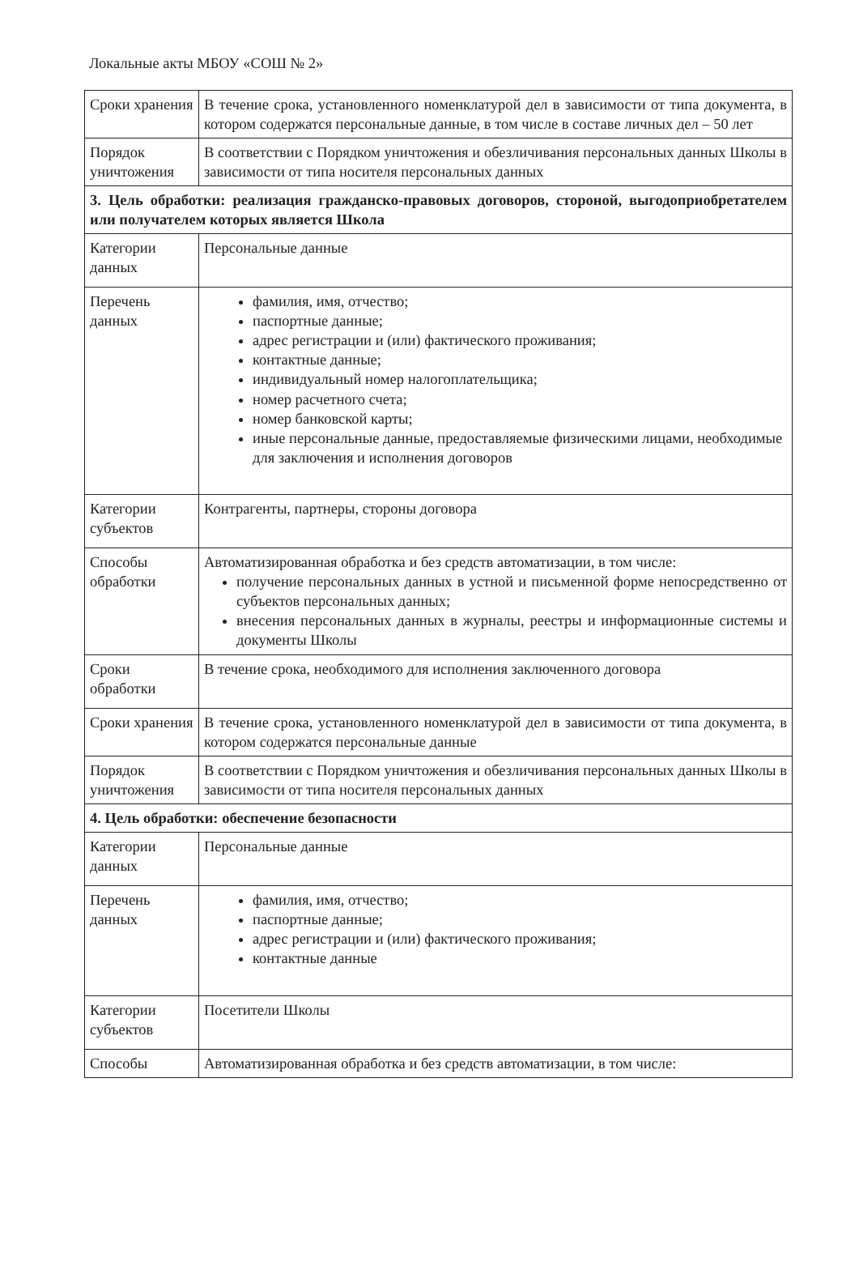Локальные акты МБОУ «СОШ № 2»
| Сроки хранения | В течение срока, установленного номенклатурой дел в зависимости от типа документа, в котором содержатся персональные данные, в том числе в составе личных дел – 50 лет |
| Порядок уничтожения | В соответствии с Порядком уничтожения и обезличивания персональных данных Школы в зависимости от типа носителя персональных данных |
| 3. Цель обработки: реализация гражданско-правовых договоров, стороной, выгодоприобретателем или получателем которых является Школа | |
| Категории данных | Персональные данные |
| Перечень данных | фамилия, имя, отчество; паспортные данные; адрес регистрации и (или) фактического проживания; контактные данные; индивидуальный номер налогоплательщика; номер расчетного счета; номер банковской карты; иные персональные данные, предоставляемые физическими лицами, необходимые для заключения и исполнения договоров |
| Категории субъектов | Контрагенты, партнеры, стороны договора |
| Способы обработки | Автоматизированная обработка и без средств автоматизации, в том числе: получение персональных данных в устной и письменной форме непосредственно от субъектов персональных данных; внесения персональных данных в журналы, реестры и информационные системы и документы Школы |
| Сроки обработки | В течение срока, необходимого для исполнения заключенного договора |
| Сроки хранения | В течение срока, установленного номенклатурой дел в зависимости от типа документа, в котором содержатся персональные данные |
| Порядок уничтожения | В соответствии с Порядком уничтожения и обезличивания персональных данных Школы в зависимости от типа носителя персональных данных |
| 4. Цель обработки: обеспечение безопасности | |
| Категории данных | Персональные данные |
| Перечень данных | фамилия, имя, отчество; паспортные данные; адрес регистрации и (или) фактического проживания; контактные данные |
| Категории субъектов | Посетители Школы |
| Способы | Автоматизированная обработка и без средств автоматизации, в том числе: |